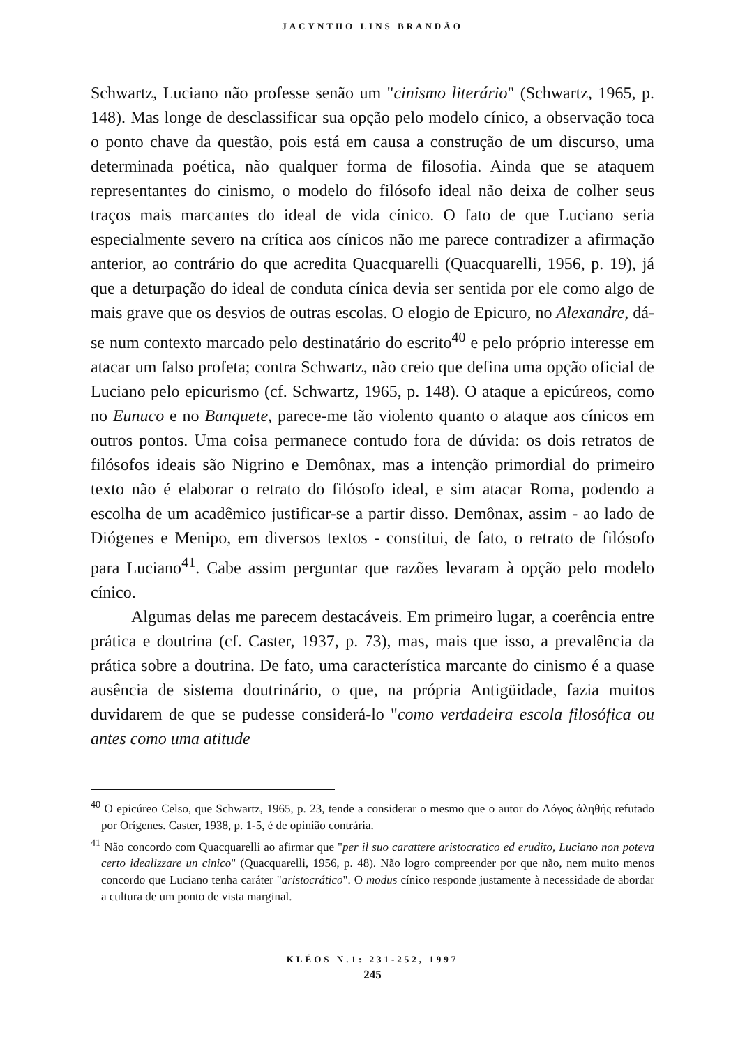JACYNTHO LINS BRANDÃO
Schwartz, Luciano não professe senão um "cinismo literário" (Schwartz, 1965, p. 148). Mas longe de desclassificar sua opção pelo modelo cínico, a observação toca o ponto chave da questão, pois está em causa a construção de um discurso, uma determinada poética, não qualquer forma de filosofia. Ainda que se ataquem representantes do cinismo, o modelo do filósofo ideal não deixa de colher seus traços mais marcantes do ideal de vida cínico. O fato de que Luciano seria especialmente severo na crítica aos cínicos não me parece contradizer a afirmação anterior, ao contrário do que acredita Quacquarelli (Quacquarelli, 1956, p. 19), já que a deturpação do ideal de conduta cínica devia ser sentida por ele como algo de mais grave que os desvios de outras escolas. O elogio de Epicuro, no Alexandre, dá-se num contexto marcado pelo destinatário do escrito<sup>40</sup> e pelo próprio interesse em atacar um falso profeta; contra Schwartz, não creio que defina uma opção oficial de Luciano pelo epicurismo (cf. Schwartz, 1965, p. 148). O ataque a epicúreos, como no Eunuco e no Banquete, parece-me tão violento quanto o ataque aos cínicos em outros pontos. Uma coisa permanece contudo fora de dúvida: os dois retratos de filósofos ideais são Nigrino e Demônax, mas a intenção primordial do primeiro texto não é elaborar o retrato do filósofo ideal, e sim atacar Roma, podendo a escolha de um acadêmico justificar-se a partir disso. Demônax, assim - ao lado de Diógenes e Menipo, em diversos textos - constitui, de fato, o retrato de filósofo para Luciano<sup>41</sup>. Cabe assim perguntar que razões levaram à opção pelo modelo cínico.
Algumas delas me parecem destacáveis. Em primeiro lugar, a coerência entre prática e doutrina (cf. Caster, 1937, p. 73), mas, mais que isso, a prevalência da prática sobre a doutrina. De fato, uma característica marcante do cinismo é a quase ausência de sistema doutrinário, o que, na própria Antigüidade, fazia muitos duvidarem de que se pudesse considerá-lo "como verdadeira escola filosófica ou antes como uma atitude
<sup>40</sup> O epicúreo Celso, que Schwartz, 1965, p. 23, tende a considerar o mesmo que o autor do Λόγος ἀληθής refutado por Orígenes. Caster, 1938, p. 1-5, é de opinião contrária.
<sup>41</sup> Não concordo com Quacquarelli ao afirmar que "per il suo carattere aristocratico ed erudito, Luciano non poteva certo idealizzare un cinico" (Quacquarelli, 1956, p. 48). Não logro compreender por que não, nem muito menos concordo que Luciano tenha caráter "aristocrático". O modus cínico responde justamente à necessidade de abordar a cultura de um ponto de vista marginal.
KLÉOS N.1: 231-252, 1997
245